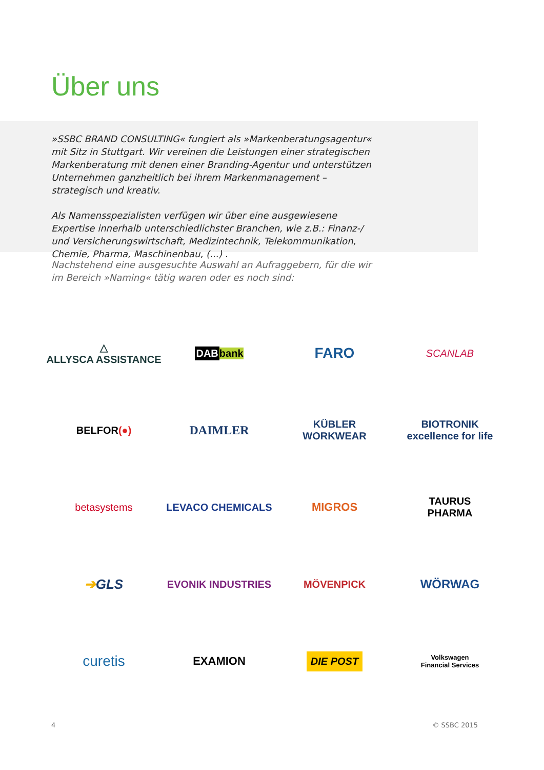Über uns
»SSBC BRAND CONSULTING« fungiert als »Markenberatungsagentur« mit Sitz in Stuttgart. Wir vereinen die Leistungen einer strategischen Markenberatung mit denen einer Branding-Agentur und unterstützen Unternehmen ganzheitlich bei ihrem Markenmanagement – strategisch und kreativ.
Als Namensspezialisten verfügen wir über eine ausgewiesene Expertise innerhalb unterschiedlichster Branchen, wie z.B.: Finanz-/ und Versicherungswirtschaft, Medizintechnik, Telekommunikation, Chemie, Pharma, Maschinenbau, (...) .
Nachstehend eine ausgesuchte Auswahl an Aufraggebern, für die wir im Bereich »Naming« tätig waren oder es noch sind:
△
ALLYSCA ASSISTANCE
DAB bank
FARO
SCANLAB
BELFOR (●)
DAIMLER
KÜBLER
WORKWEAR
BIOTRONIK
excellence for life
betasystems
LEVACO CHEMICALS
MIGROS
TAURUS
PHARMA
➔ GLS
EVONIK INDUSTRIES
MÖVENPICK
WÖRWAG
curetis
EXAMION
DIE POST
Volkswagen
Financial Services
4 © SSBC 2015